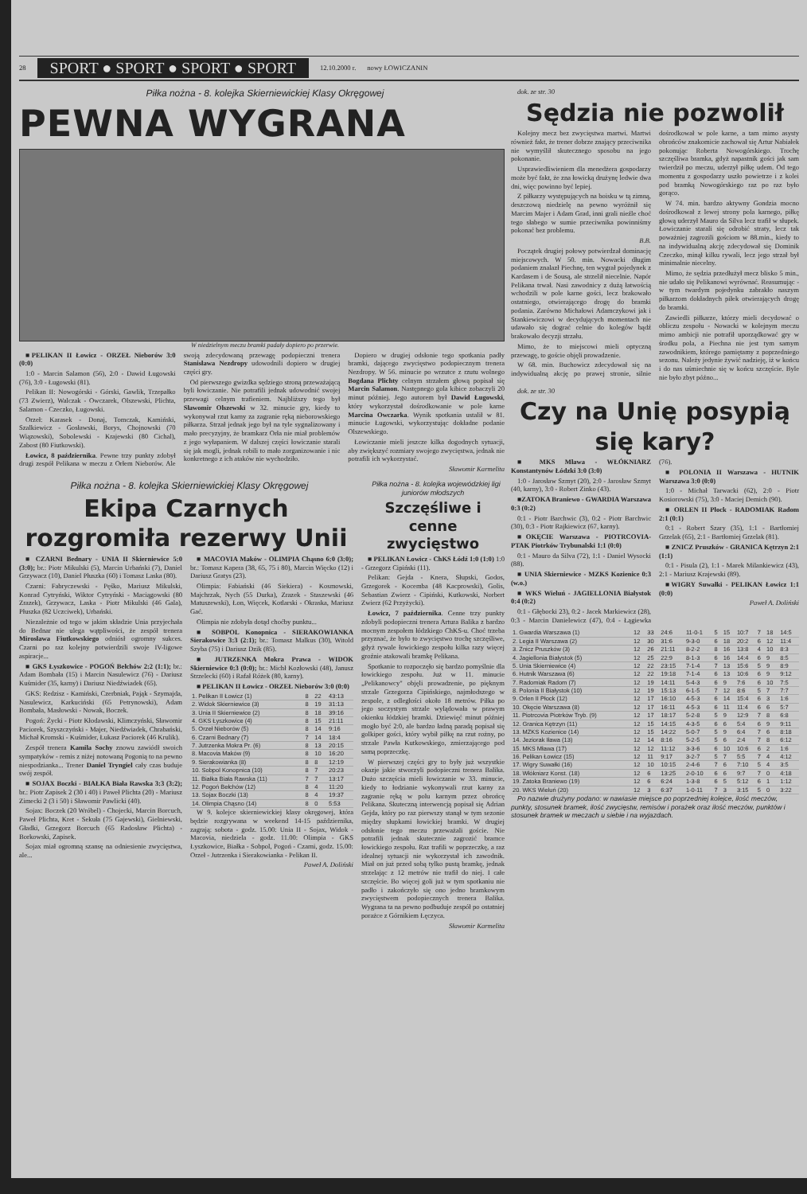28 SPORT ● SPORT ● SPORT ● SPORT 12.10.2000 r. nowy ŁOWICZANIN
Piłka nożna - 8. kolejka Skierniewickiej Klasy Okręgowej
PEWNA WYGRANA
W niedzielnym meczu bramki padały dopiero po przerwie.
■PELIKAN II Łowicz - ORZEŁ Nieborów 3:0 (0:0)
1:0 - Marcin Salamon (56), 2:0 - Dawid Ługowski (76), 3:0 - Ługowski (81).
Pelikan II: Nowogórski - Górski, Gawlik, Trzepałko (73 Zwierz), Walczak - Owczarek, Olszewski, Plichta, Salamon - Czeczko, Ługowski.
Orzeł: Karasek - Donaj, Tomczak, Kamiński, Szalkiewicz - Gosławski, Borys, Chojnowski (70 Wiązowski), Sobolewski - Krajewski (80 Cichal), Zabost (80 Fiutkowski).
Łowicz, 8 października. Pewne trzy punkty zdobył drugi zespół Pelikana w meczu z Orłem Nieborów. Ale swoją zdecydowaną przewagę podopieczni trenera Stanisława Nezdropy udowodnili dopiero w drugiej części gry.
Od pierwszego gwizdka sędziego stroną przeważającą byli łowiczanie. Nie potrafili jednak udowodnić swojej przewagi celnym trafieniem. Najbliższy tego był Sławomir Olszewski w 32. minucie gry, kiedy to wykonywał rzut karny za zagranie ręką nieborowskiego piłkarza. Strzał jednak jego był na tyle sygnalizowany i mało precyzyjny, że bramkarz Orła nie miał problemów z jego wyłapaniem. W dalszej części łowiczanie starali się jak mogli, jednak robili to mało zorganizowanie i nic konkretnego z ich ataków nie wychodziło.
Dopiero w drugiej odsłonie tego spotkania padły bramki, dającego zwycięstwo podopiecznym trenera Nezdropy. W 56. minucie po wrzutce z rzutu wolnego Bogdana Plichty celnym strzałem głową popisał się Marcin Salamon. Następnego gola kibice zobaczyli 20 minut później. Jego autorem był Dawid Ługowski, który wykorzystał dośrodkowanie w pole karne Marcina Owczarka. Wynik spotkania ustalił w 81. minucie Ługowski, wykorzystując dokładne podanie Olszewskiego.
Łowiczanie mieli jeszcze kilka dogodnych sytuacji, aby zwiększyć rozmiary swojego zwycięstwa, jednak nie potrafili ich wykorzystać.
Sławomir Karmelita
Piłka nożna - 8. kolejka Skierniewickiej Klasy Okręgowej
Ekipa Czarnych rozgromiła rezerwy Unii
■ CZARNI Bednary - UNIA II Skierniewice 5:0 (3:0); br.: Piotr Mikulski (5), Marcin Urbański (7), Daniel Grzywacz (10), Daniel Płuszka (60) i Tomasz Laska (80).
Czarni: Fabryczewski - Pęśko, Mariusz Mikulski, Konrad Cytryński, Wiktor Cytryński - Maciągowski (80 Zrazek), Grzywacz, Laska - Piotr Mikulski (46 Gala), Płuszka (82 Uczciwek), Urbański.
Niezależnie od tego w jakim składzie Unia przyjechała do Bednar nie ulega wątpliwości, że zespół trenera Mirosława Fiutkowskiego odniósł ogromny sukces. Czarni po raz kolejny potwierdzili swoje IV-ligowe aspiracje...
■ GKS Łyszkowice - POGOŃ Bełchów 2:2 (1:1); br.: Adam Bombała (15) i Marcin Nasulewicz (76) - Dariusz Kuśmider (35, karny) i Dariusz Niedźwiadek (65).
GKS: Redzisz - Kamiński, Czerbniak, Pająk - Szymajda, Nasulewicz, Karkuciński (65 Petrynowski), Adam Bombała, Masłowski - Nowak, Boczek.
Pogoń: Życki - Piotr Kłodawski, Klimczyński, Sławomir Paciorek, Szyszczyński - Majer, Niedźwiadek, Chrabański, Michał Kromski - Kuśmider, Łukasz Paciorek (46 Krulik).
Zespół trenera Kamila Sochy znowu zawiódł swoich sympatyków - remis z niżej notowaną Pogonią to na pewno niespodzianka... Trener Daniel Tryngiel cały czas buduje swój zespół.
■ SOJAX Boczki - BIAŁKA Biała Rawska 3:3 (3:2); br.: Piotr Zapisek 2 (30 i 40) i Paweł Plichta (20) - Mariusz Zimecki 2 (3 i 50) i Sławomir Pawlicki (40).
Sojax: Boczek (20 Wróbel) - Chojecki, Marcin Borcuch, Paweł Plichta, Kret - Sekuła (75 Gajewski), Gielniewski, Gładki, Grzegorz Borcuch (65 Radosław Plichta) - Borkowski, Zapisek.
Sojax miał ogromną szansę na odniesienie zwycięstwa, ale...
■ MACOVIA Maków - OLIMPIA Chąsno 6:0 (3:0); br.: Tomasz Kapera (38, 65, 75 i 80), Marcin Więcko (12) i Dariusz Gratys (23).
Olimpia: Fabiański (46 Siekiera) - Kosmowski, Majchrzak, Nych (55 Durka), Zrazek - Staszewski (46 Matuszewski), Łon, Więcek, Kotlarski - Okraska, Mariusz Gać.
Olimpia nie zdobyła dotąd choćby punktu...
■ SOBPOL Konopnica - SIERAKOWIANKA Sierakowice 3:3 (2:1); br.: Tomasz Malkus (30), Witold Szyba (75) i Dariusz Dzik (85).
■ JUTRZENKA Mokra Prawa - WIDOK Skierniewice 0:3 (0:0); br.: Michł Kozłowski (48), Janusz Strzelecki (60) i Rafał Różek (80, karny).
■ PELIKAN II Łowicz - ORZEŁ Nieborów 3:0 (0:0)
| 1. Pelikan II Łowicz (1) | 8 | 22 | 43:13 |
| 2. Widok Skierniewice (3) | 8 | 19 | 31:13 |
| 3. Unia II Skierniewice (2) | 8 | 18 | 39:16 |
| 4. GKS Łyszkowice (4) | 8 | 15 | 21:11 |
| 5. Orzeł Nieborów (5) | 8 | 14 | 9:16 |
| 6. Czarni Bednary (7) | 7 | 14 | 18:4 |
| 7. Jutrzenka Mokra Pr. (6) | 8 | 13 | 20:15 |
| 8. Macovia Maków (9) | 8 | 10 | 16:20 |
| 9. Sierakowianka (8) | 8 | 8 | 12:19 |
| 10. Sobpol Konopnica (10) | 8 | 7 | 20:23 |
| 11. Białka Biała Rawska (11) | 7 | 7 | 13:17 |
| 12. Pogoń Bełchów (12) | 8 | 4 | 11:20 |
| 13. Sojax Boczki (13) | 8 | 4 | 19:37 |
| 14. Olimpia Chąsno (14) | 8 | 0 | 5:53 |
W 9. kolejce skierniewickiej klasy okręgowej, która będzie rozgrywana w weekend 14-15 października, zagrają: sobota - godz. 15.00: Unia II - Sojax, Widok - Macovia, niedziela - godz. 11.00: Olimpia - GKS Łyszkowice, Białka - Sobpol, Pogoń - Czarni, godz. 15.00: Orzeł - Jutrzenka i Sierakowianka - Pelikan II.
Paweł A. Doliński
Piłka nożna - 8. kolejka wojewódzkiej ligi juniorów młodszych
Szczęśliwe i cenne zwycięstwo
■ PELIKAN Łowicz - ChKS Łódź 1:0 (1:0) 1:0 - Grzegorz Cipiński (11).
Pelikan: Gejda - Knera, Słupski, Godos, Grzegorek - Kocemba (48 Kacprowski), Golis, Sebastian Zwierz - Cipiński, Kutkowski, Norbert Zwierz (62 Przyżycki).
Łowicz, 7 października. Cenne trzy punkty zdobyli podopieczni trenera Artura Balika z bardzo mocnym zespołem łódzkiego ChKS-u. Choć trzeba przyznać, że było to zwycięstwo trochę szczęśliwe, gdyż rywale łowickiego zespołu kilka razy więcej groźnie atakowali bramkę Pelikana.
Spotkanie to rozpoczęło się bardzo pomyślnie dla łowickiego zespołu. Już w 11. minucie „Pelikanowcy" objęli prowadzenie, po pięknym strzale Grzegorza Cipińskiego, najmłodszego w zespole, z odległości około 18 metrów. Piłka po jego soczystym strzale wylądowała w prawym okienku łódzkiej bramki. Dziewięć minut później mogło być 2:0, ale bardzo ładną paradą popisał się golkiper gości, który wybił piłkę na rzut rożny, po strzale Pawła Kutkowskiego, zmierzającego pod samą poprzeczkę.
W pierwszej części gry to były już wszystkie okazje jakie stworzyli podopieczni trenera Balika. Dużo szczęścia mieli łowiczanie w 33. minucie, kiedy to łodzianie wykonywali rzut karny za zagranie ręką w polu karnym przez obrońcę Pelikana. Skuteczną interwencją popisał się Adrian Gejda, który po raz pierwszy stanął w tym sezonie między słupkami łowickiej bramki. W drugiej odsłonie tego meczu przeważali goście. Nie potrafili jednak skutecznie zagrozić bramce łowickiego zespołu. Raz trafili w poprzeczkę, a raz idealnej sytuacji nie wykorzystał ich zawodnik. Miał on już przed sobą tylko pustą bramkę, jednak strzelając z 12 metrów nie trafił do niej. I całe szczęście. Bo więcej goli już w tym spotkaniu nie padło i zakończyło się ono jedno bramkowym zwycięstwem podopiecznych trenera Balika. Wygrana ta na pewno podbuduje zespół po ostatniej porażce z Górnikiem Łęczyca.
Sławomir Karmelita
dok. ze str. 30
Sędzia nie pozwolił
Kolejny mecz bez zwycięstwa martwi. Martwi również fakt, że trener dobrze znający przeciwnika nie wymyślił skutecznego sposobu na jego pokonanie.
Usprawiedliwieniem dla menedżera gospodarzy może być fakt, że zna łowicką drużynę ledwie dwa dni, więc powinno być lepiej.
Z piłkarzy występujących na boisku w tą zimną, deszczową niedzielę na pewno wyróżnił się Marcim Majer i Adam Grad, inni grali nieźle choć tego słabego w sumie przeciwnika powinniśmy pokonać bez problemu.
B.B.
Początek drugiej połowy potwierdzał dominację miejscowych. W 50. min. Nowacki długim podaniem znalazł Piechnę, ten wygrał pojedynek z Kardasem i de Sousą, ale strzelił niecelnie. Napór Pelikana trwał. Nasi zawodnicy z dużą łatwością wchodzili w pole karne gości, lecz brakowało ostatniego, otwierającego drogę do bramki podania. Zarówno Michałowi Adamczykowi jak i Stankiewiczowi w decydujących momentach nie udawało się dograć celnie do kolegów bądź brakowało decyzji strzału.
Mimo, że to miejscowi mieli optyczną przewagę, to goście objęli prowadzenie.
W 68. min. Buchowicz zdecydował się na indywidualną akcję po prawej stronie, silnie dośrodkował w pole karne, a tam mimo asysty obrońców znakomicie zachował się Artur Nabiałek pokonując Roberta Nowogórskiego. Trochę szczęśliwa bramka, gdyż napastnik gości jak sam twierdził po meczu, uderzył piłkę udem. Od tego momentu z gospodarzy uszło powietrze i z kolei pod bramką Nowogórskiego raz po raz było gorąco.
W 74. min. bardzo aktywny Gondzia mocno dośrodkował z lewej strony pola karnego, piłkę głową uderzył Mauro da Silva lecz trafił w słupek. Łowiczanie starali się odrobić straty, lecz tak poważniej zagrozili gościom w 88.min., kiedy to na indywidualną akcję zdecydował się Dominik Czeczko, minął kilku rywali, lecz jego strzał był minimalnie niecelny.
Mimo, że sędzia przedłużył mecz blisko 5 min., nie udało się Pelikanowi wyrównać. Reasumując - w tym twardym pojedynku zabrakło naszym piłkarzom dokładnych piłek otwierających drogę do bramki.
Zawiedli piłkarze, którzy mieli decydować o obliczu zespołu - Nowacki w kolejnym meczu mimo ambicji nie potrafił uporządkować gry w środku pola, a Piechna nie jest tym samym zawodnikiem, którego pamiętamy z poprzedniego sezonu. Należy jedynie żywić nadzieję, iż w końcu i do nas uśmiechnie się w końcu szczęście. Byle nie było zbyt późno...
dok. ze str. 30
Czy na Unię posypią się kary?
■ MKS Mława - WŁÓKNIARZ Konstantynów Łódzki 3:0 (3:0)
1:0 - Jarosław Szmyt (20), 2:0 - Jarosław Szmyt (40, karny), 3:0 - Robert Zinko (43).
■ZATOKA Braniewo - GWARDIA Warszawa 0:3 (0:2)
0:1 - Piotr Barchwic (3), 0:2 - Piotr Barchwic (30), 0:3 - Piotr Rajkiewicz (67, karny).
■OKĘCIE Warszawa - PIOTRCOVIA-PTAK Piotrków Trybunalski 1:1 (0:0)
0:1 - Mauro da Silva (72), 1:1 - Daniel Wysocki (88).
■ UNIA Skierniewice - MZKS Kozienice 0:3 (w.o.)
■ WKS Wieluń - JAGIELLONIA Białystok 0:4 (0:2)
0:1 - Głębocki 23), 0:2 - Jacek Markiewicz (28), 0:3 - Marcin Danielewicz (47), 0:4 - Łągiewka (76).
■ POLONIA II Warszawa - HUTNIK Warszawa 3:0 (0:0)
1:0 - Michał Tarwacki (62), 2:0 - Piotr Kosiorowski (75), 3:0 - Maciej Demich (90).
■ ORLEN II Płock - RADOMIAK Radom 2:1 (0:1)
0:1 - Robert Szary (35), 1:1 - Bartłomiej Grzelak (65), 2:1 - Bartłomiej Grzelak (81).
■ ZNICZ Pruszków - GRANICA Kętrzyn 2:1 (1:1)
0:1 - Pisula (2), 1:1 - Marek Milankiewicz (43), 2:1 - Mariusz Krajewski (89).
■WIGRY Suwałki - PELIKAN Łowicz 1:1 (0:0)
Paweł A. Doliński
| 1. Gwardia Warszawa (1) | 12 | 33 | 24:6 | 11-0-1 | 5 | 15 | 10:7 | 7 | 18 | 14:5 |
| 2. Legia II Warszawa (2) | 12 | 30 | 31:6 | 9-3-0 | 6 | 18 | 20:2 | 6 | 12 | 11:4 |
| 3. Znicz Pruszków (3) | 12 | 26 | 21:11 | 8-2-2 | 8 | 16 | 13:8 | 4 | 10 | 8:3 |
| 4. Jagiellonia Białystok (5) | 12 | 25 | 22:9 | 8-1-3 | 6 | 16 | 14:4 | 6 | 9 | 8:5 |
| 5. Unia Skierniewice (4) | 12 | 22 | 23:15 | 7-1-4 | 7 | 13 | 15:6 | 5 | 9 | 8:9 |
| 6. Hutnik Warszawa (6) | 12 | 22 | 19:18 | 7-1-4 | 6 | 13 | 10:6 | 6 | 9 | 9:12 |
| 7. Radomiak Radom (7) | 12 | 19 | 14:11 | 5-4-3 | 6 | 9 | 7:6 | 6 | 10 | 7:5 |
| 8. Polonia II Białystok (10) | 12 | 19 | 15:13 | 6-1-5 | 7 | 12 | 8:6 | 5 | 7 | 7:7 |
| 9. Orlen II Płock (12) | 12 | 17 | 16:10 | 4-5-3 | 6 | 14 | 15:4 | 6 | 3 | 1:6 |
| 10. Okęcie Warszawa (8) | 12 | 17 | 16:11 | 4-5-3 | 6 | 11 | 11:4 | 6 | 6 | 5:7 |
| 11. Piotrcovia Piotrków Tryb. (9) | 12 | 17 | 18:17 | 5-2-8 | 5 | 9 | 12:9 | 7 | 8 | 6:8 |
| 12. Granica Kętrzyn (11) | 12 | 15 | 14:15 | 4-3-5 | 6 | 6 | 5:4 | 6 | 9 | 9:11 |
| 13. MZKS Kozienice (14) | 12 | 15 | 14:22 | 5-0-7 | 5 | 9 | 6:4 | 7 | 6 | 8:18 |
| 14. Jeziorak Iława (13) | 12 | 14 | 8:16 | 5-2-5 | 5 | 6 | 2:4 | 7 | 8 | 6:12 |
| 15. MKS Mława (17) | 12 | 12 | 11:12 | 3-3-6 | 6 | 10 | 10:6 | 6 | 2 | 1:6 |
| 16. Pelikan Łowicz (15) | 12 | 11 | 9:17 | 3-2-7 | 5 | 7 | 5:5 | 7 | 4 | 4:12 |
| 17. Wigry Suwałki (16) | 12 | 10 | 10:15 | 2-4-6 | 7 | 6 | 7:10 | 5 | 4 | 3:5 |
| 18. Włókniarz Konst. (18) | 12 | 6 | 13:25 | 2-0-10 | 6 | 6 | 9:7 | 7 | 0 | 4:18 |
| 19. Zatoka Braniewo (19) | 12 | 6 | 6:24 | 1-3-8 | 6 | 5 | 5:12 | 6 | 1 | 1:12 |
| 20. WKS Wieluń (20) | 12 | 3 | 6:37 | 1-0-11 | 7 | 3 | 3:15 | 5 | 0 | 3:22 |
Po nazwie drużyny podano: w nawiasie miejsce po poprzedniej kolejce, ilość meczów, punkty, stosunek bramek, ilość zwycięstw, remisów i porażek oraz ilość meczów, punktów i stosunek bramek w meczach u siebie i na wyjazdach.